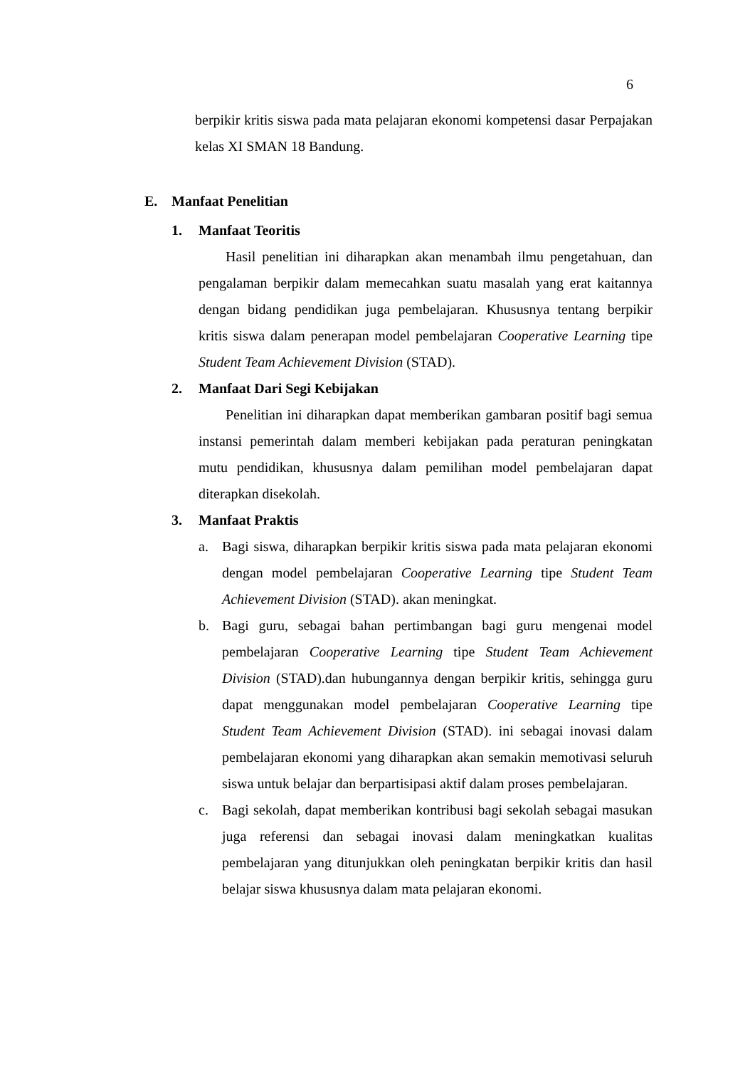6
berpikir kritis siswa pada mata pelajaran ekonomi kompetensi dasar Perpajakan kelas XI SMAN 18 Bandung.
E. Manfaat Penelitian
1. Manfaat Teoritis
Hasil penelitian ini diharapkan akan menambah ilmu pengetahuan, dan pengalaman berpikir dalam memecahkan suatu masalah yang erat kaitannya dengan bidang pendidikan juga pembelajaran. Khususnya tentang berpikir kritis siswa dalam penerapan model pembelajaran Cooperative Learning tipe Student Team Achievement Division (STAD).
2. Manfaat Dari Segi Kebijakan
Penelitian ini diharapkan dapat memberikan gambaran positif bagi semua instansi pemerintah dalam memberi kebijakan pada peraturan peningkatan mutu pendidikan, khususnya dalam pemilihan model pembelajaran dapat diterapkan disekolah.
3. Manfaat Praktis
a. Bagi siswa, diharapkan berpikir kritis siswa pada mata pelajaran ekonomi dengan model pembelajaran Cooperative Learning tipe Student Team Achievement Division (STAD). akan meningkat.
b. Bagi guru, sebagai bahan pertimbangan bagi guru mengenai model pembelajaran Cooperative Learning tipe Student Team Achievement Division (STAD).dan hubungannya dengan berpikir kritis, sehingga guru dapat menggunakan model pembelajaran Cooperative Learning tipe Student Team Achievement Division (STAD). ini sebagai inovasi dalam pembelajaran ekonomi yang diharapkan akan semakin memotivasi seluruh siswa untuk belajar dan berpartisipasi aktif dalam proses pembelajaran.
c. Bagi sekolah, dapat memberikan kontribusi bagi sekolah sebagai masukan juga referensi dan sebagai inovasi dalam meningkatkan kualitas pembelajaran yang ditunjukkan oleh peningkatan berpikir kritis dan hasil belajar siswa khususnya dalam mata pelajaran ekonomi.